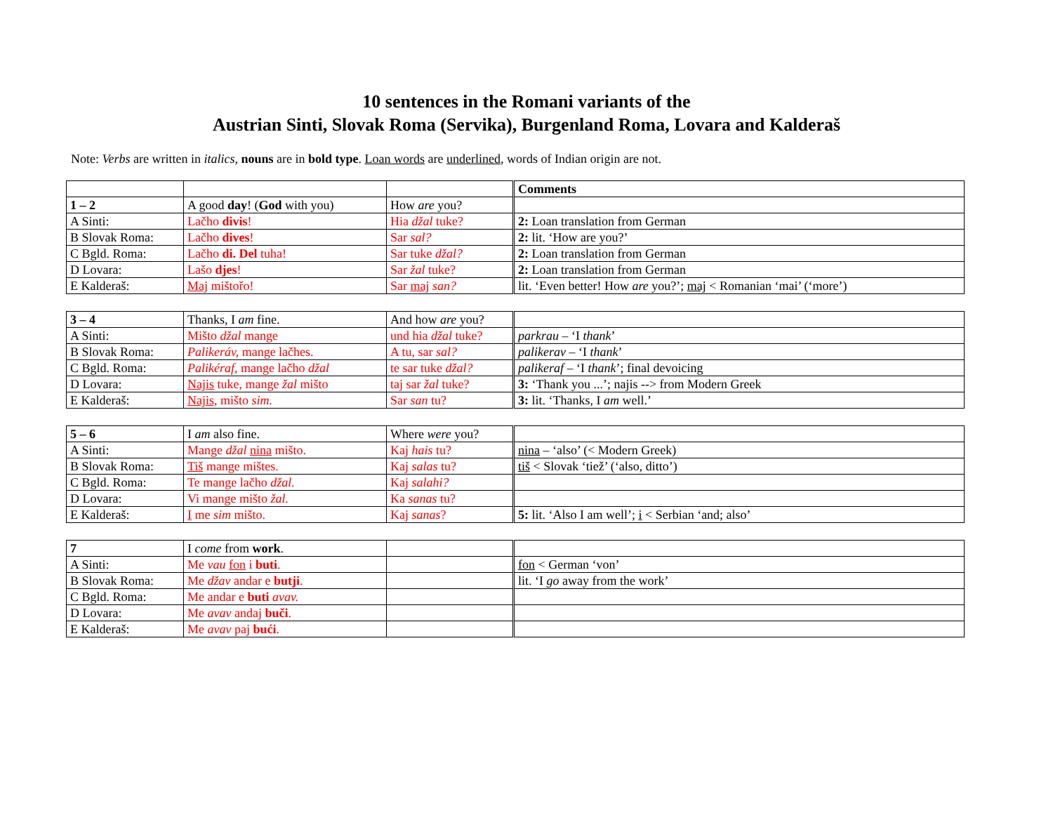10 sentences in the Romani variants of the
Austrian Sinti, Slovak Roma (Servika), Burgenland Roma, Lovara and Kalderaš
Note: Verbs are written in italics, nouns are in bold type. Loan words are underlined, words of Indian origin are not.
| | | | Comments |
| 1 – 2 | A good day ! ( God with you) | How are you? | |
| A Sinti: | Lačho divis ! | Hia džal tuke? | 2: Loan translation from German |
| B Slovak Roma: | Lačho dives ! | Sar sal? | 2: lit. ‘How are you?’ |
| C Bgld. Roma: | Lačho di. Del tuha! | Sar tuke džal? | 2: Loan translation from German |
| D Lovara: | Lašo djes ! | Sar žal tuke? | 2: Loan translation from German |
| E Kalderaš: | Maj mištořo! | Sar maj san? | lit. ‘Even better! How are you?’; maj < Romanian ‘mai’ (‘more’) |
| 3 – 4 | Thanks, I am fine. | And how are you? | |
| A Sinti: | Mišto džal mange | und hia džal tuke? | parkrau – ‘I thank ’ |
| B Slovak Roma: | Palikeráv, mange lačhes. | A tu, sar sal? | palikerav – ‘I thank ’ |
| C Bgld. Roma: | Palikéraf, mange lačho džal | te sar tuke džal? | palikeraf – ‘I thank ’; final devoicing |
| D Lovara: | Najis tuke, mange žal mišto | taj sar žal tuke? | 3: ‘Thank you ...’; najis --> from Modern Greek |
| E Kalderaš: | Najis, mišto sim. | Sar san tu? | 3: lit. ‘Thanks, I am well.’ |
| 5 – 6 | I am also fine. | Where were you? | |
| A Sinti: | Mange džal nina mišto. | Kaj hais tu? | nina – ‘also’ (< Modern Greek) |
| B Slovak Roma: | Tiš mange mištes. | Kaj salas tu? | tiš < Slovak ‘tiež’ (‘also, ditto’) |
| C Bgld. Roma: | Te mange lačho džal. | Kaj salahi? | |
| D Lovara: | Vi mange mišto žal. | Ka sanas tu? | |
| E Kalderaš: | I me sim mišto. | Kaj sanas ? | 5: lit. ‘Also I am well’; i < Serbian ‘and; also’ |
| 7 | I come from work . | | |
| A Sinti: | Me vau fon i buti . | | fon < German ‘von’ |
| B Slovak Roma: | Me džav andar e butji . | | lit. ‘I go away from the work’ |
| C Bgld. Roma: | Me andar e buti avav. | | |
| D Lovara: | Me avav andaj buči . | | |
| E Kalderaš: | Me avav paj bući . | | |